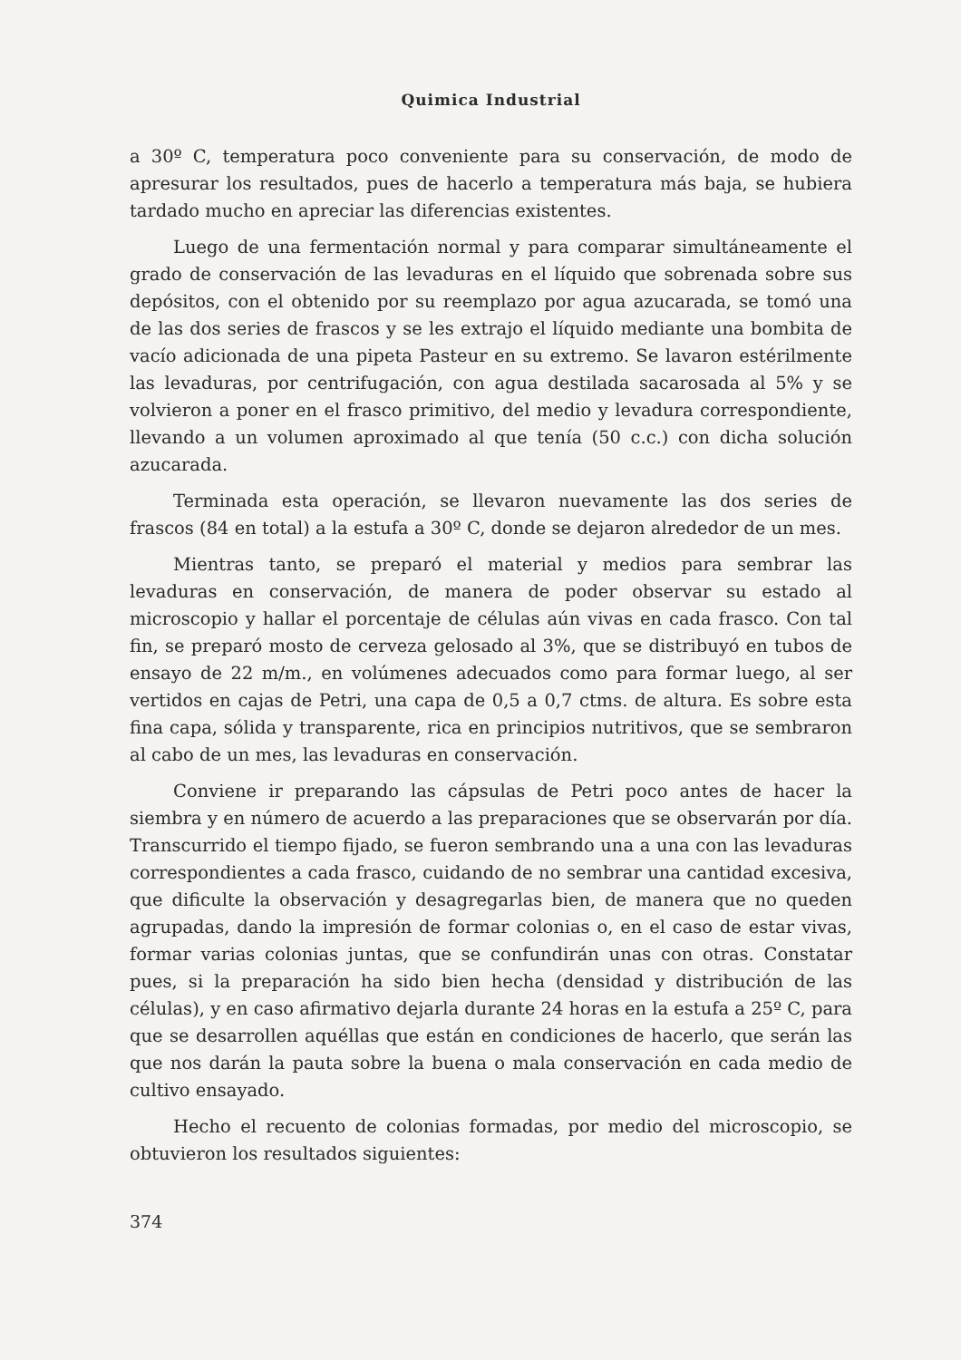Quimica Industrial
a 30º C, temperatura poco conveniente para su conservación, de modo de apresurar los resultados, pues de hacerlo a temperatura más baja, se hubiera tardado mucho en apreciar las diferencias existentes.
Luego de una fermentación normal y para comparar simultáneamente el grado de conservación de las levaduras en el líquido que sobrenada sobre sus depósitos, con el obtenido por su reemplazo por agua azucarada, se tomó una de las dos series de frascos y se les extrajo el líquido mediante una bombita de vacío adicionada de una pipeta Pasteur en su extremo. Se lavaron estérilmente las levaduras, por centrifugación, con agua destilada sacarosada al 5% y se volvieron a poner en el frasco primitivo, del medio y levadura correspondiente, llevando a un volumen aproximado al que tenía (50 c.c.) con dicha solución azucarada.
Terminada esta operación, se llevaron nuevamente las dos series de frascos (84 en total) a la estufa a 30º C, donde se dejaron alrededor de un mes.
Mientras tanto, se preparó el material y medios para sembrar las levaduras en conservación, de manera de poder observar su estado al microscopio y hallar el porcentaje de células aún vivas en cada frasco. Con tal fin, se preparó mosto de cerveza gelosado al 3%, que se distribuyó en tubos de ensayo de 22 m/m., en volúmenes adecuados como para formar luego, al ser vertidos en cajas de Petri, una capa de 0,5 a 0,7 ctms. de altura. Es sobre esta fina capa, sólida y transparente, rica en principios nutritivos, que se sembraron al cabo de un mes, las levaduras en conservación.
Conviene ir preparando las cápsulas de Petri poco antes de hacer la siembra y en número de acuerdo a las preparaciones que se observarán por día. Transcurrido el tiempo fijado, se fueron sembrando una a una con las levaduras correspondientes a cada frasco, cuidando de no sembrar una cantidad excesiva, que dificulte la observación y desagregarlas bien, de manera que no queden agrupadas, dando la impresión de formar colonias o, en el caso de estar vivas, formar varias colonias juntas, que se confundirán unas con otras. Constatar pues, si la preparación ha sido bien hecha (densidad y distribución de las células), y en caso afirmativo dejarla durante 24 horas en la estufa a 25º C, para que se desarrollen aquéllas que están en condiciones de hacerlo, que serán las que nos darán la pauta sobre la buena o mala conservación en cada medio de cultivo ensayado.
Hecho el recuento de colonias formadas, por medio del microscopio, se obtuvieron los resultados siguientes:
374